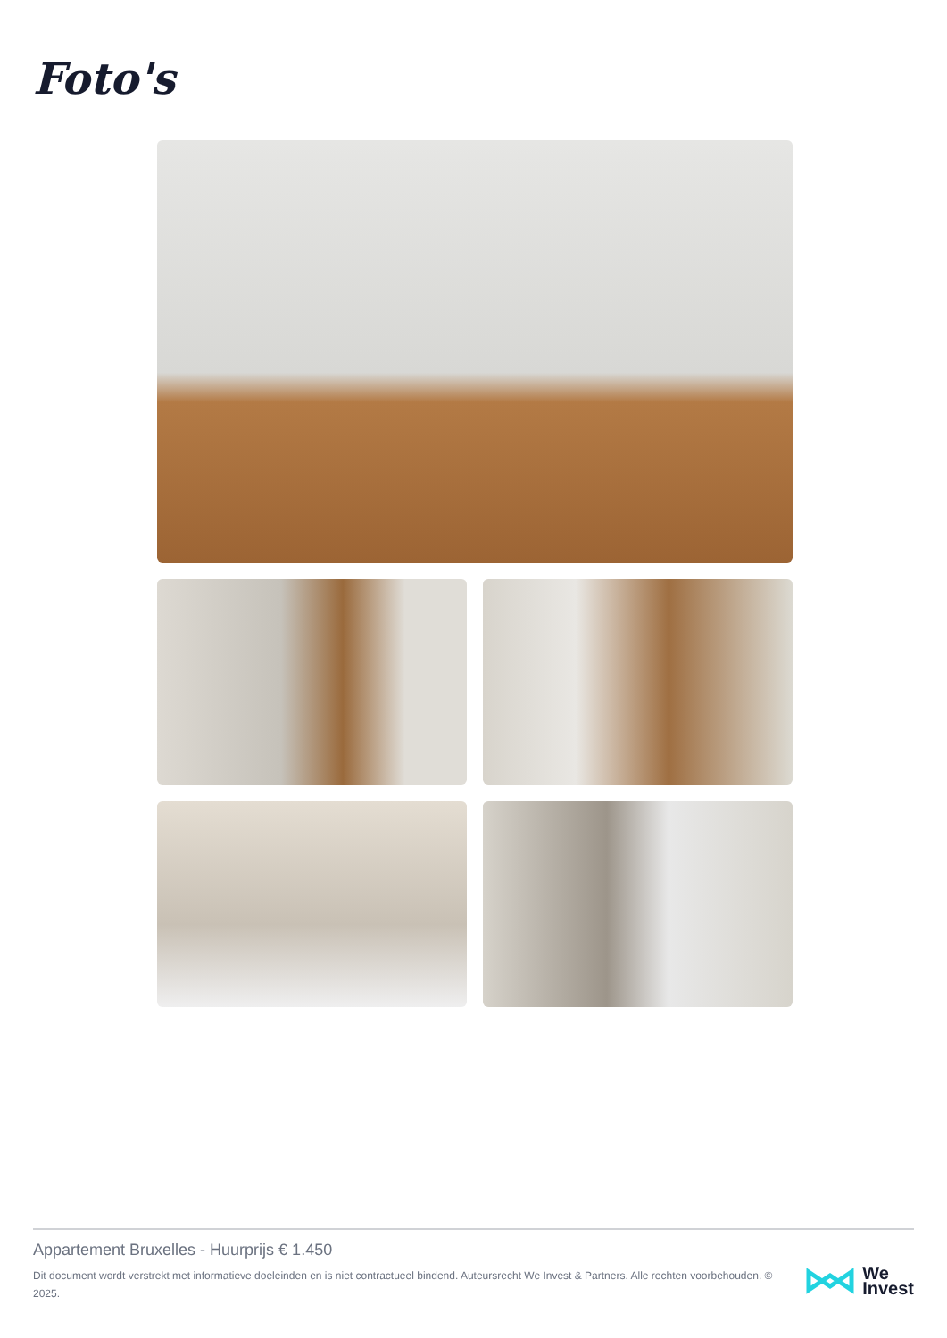Foto's
Appartement Bruxelles - Huurprijs € 1.450
Dit document wordt verstrekt met informatieve doeleinden en is niet contractueel bindend. Auteursrecht We Invest & Partners. Alle rechten voorbehouden. © 2025.
We
Invest